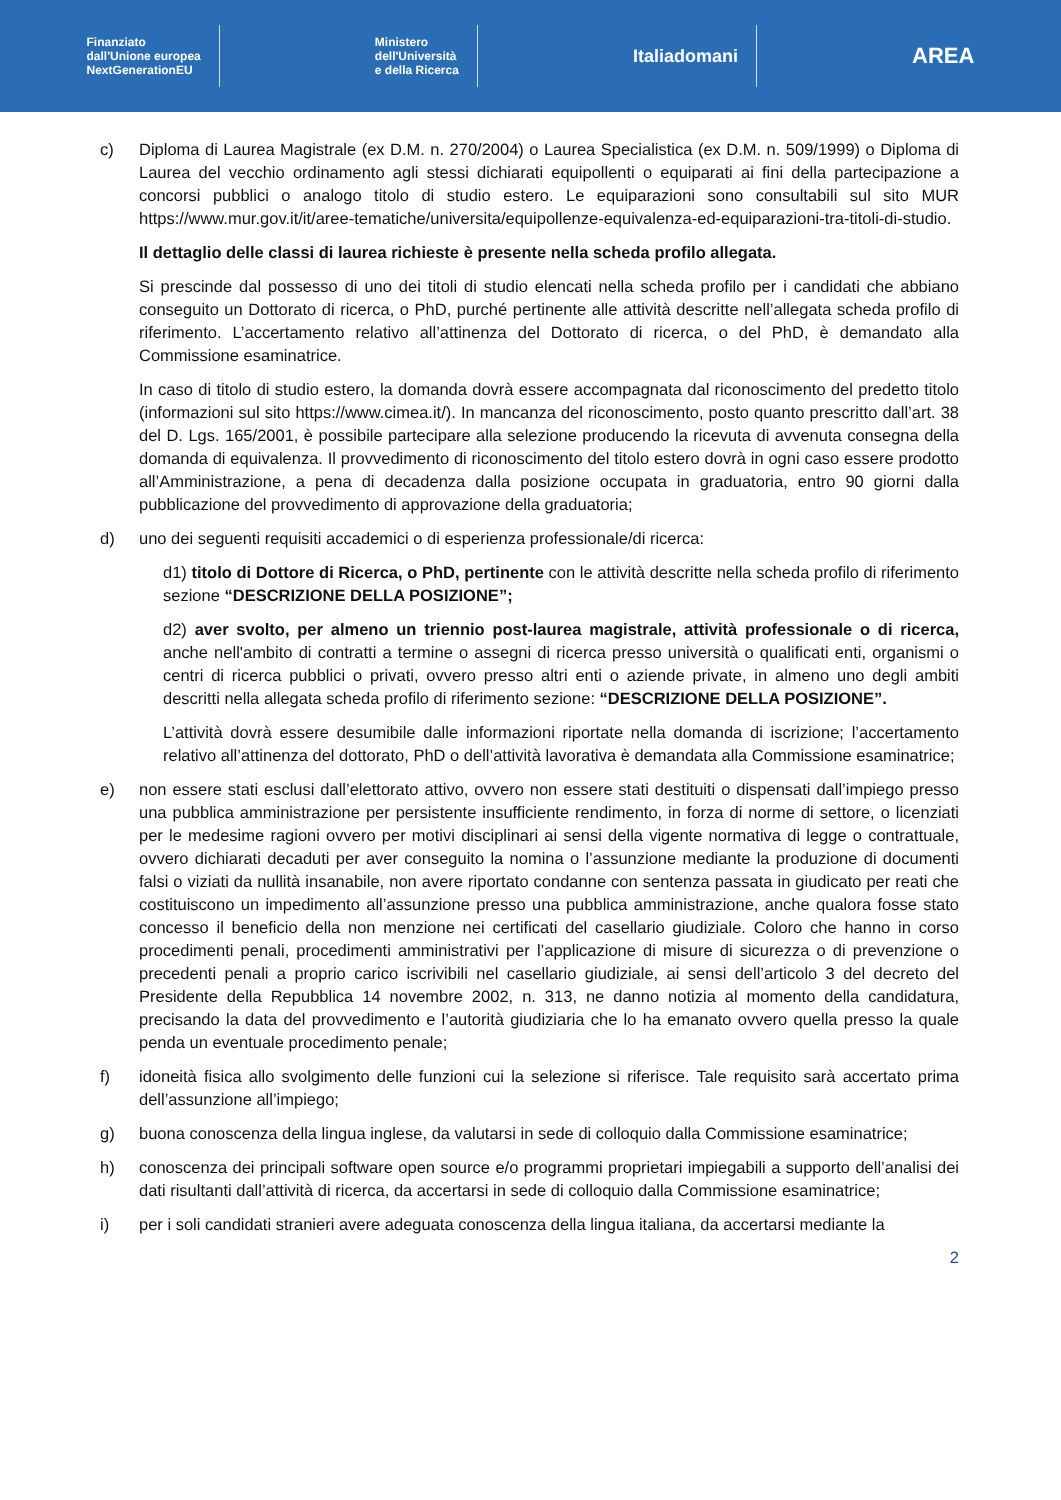Finanziato
dall'Unione europea
NextGenerationEU
Ministero
dell'Università
e della Ricerca
Italiadomani
AREA
c) Diploma di Laurea Magistrale (ex D.M. n. 270/2004) o Laurea Specialistica (ex D.M. n. 509/1999) o Diploma di Laurea del vecchio ordinamento agli stessi dichiarati equipollenti o equiparati ai fini della partecipazione a concorsi pubblici o analogo titolo di studio estero. Le equiparazioni sono consultabili sul sito MUR https://www.mur.gov.it/it/aree-tematiche/universita/equipollenze-equivalenza-ed-equiparazioni-tra-titoli-di-studio.
Il dettaglio delle classi di laurea richieste è presente nella scheda profilo allegata.
Si prescinde dal possesso di uno dei titoli di studio elencati nella scheda profilo per i candidati che abbiano conseguito un Dottorato di ricerca, o PhD, purché pertinente alle attività descritte nell’allegata scheda profilo di riferimento. L’accertamento relativo all’attinenza del Dottorato di ricerca, o del PhD, è demandato alla Commissione esaminatrice.
In caso di titolo di studio estero, la domanda dovrà essere accompagnata dal riconoscimento del predetto titolo (informazioni sul sito https://www.cimea.it/). In mancanza del riconoscimento, posto quanto prescritto dall’art. 38 del D. Lgs. 165/2001, è possibile partecipare alla selezione producendo la ricevuta di avvenuta consegna della domanda di equivalenza. Il provvedimento di riconoscimento del titolo estero dovrà in ogni caso essere prodotto all’Amministrazione, a pena di decadenza dalla posizione occupata in graduatoria, entro 90 giorni dalla pubblicazione del provvedimento di approvazione della graduatoria;
d) uno dei seguenti requisiti accademici o di esperienza professionale/di ricerca:
d1) titolo di Dottore di Ricerca, o PhD, pertinente con le attività descritte nella scheda profilo di riferimento sezione “DESCRIZIONE DELLA POSIZIONE”;
d2) aver svolto, per almeno un triennio post-laurea magistrale, attività professionale o di ricerca, anche nell'ambito di contratti a termine o assegni di ricerca presso università o qualificati enti, organismi o centri di ricerca pubblici o privati, ovvero presso altri enti o aziende private, in almeno uno degli ambiti descritti nella allegata scheda profilo di riferimento sezione: “DESCRIZIONE DELLA POSIZIONE”.
L’attività dovrà essere desumibile dalle informazioni riportate nella domanda di iscrizione; l’accertamento relativo all’attinenza del dottorato, PhD o dell’attività lavorativa è demandata alla Commissione esaminatrice;
e) non essere stati esclusi dall’elettorato attivo, ovvero non essere stati destituiti o dispensati dall’impiego presso una pubblica amministrazione per persistente insufficiente rendimento, in forza di norme di settore, o licenziati per le medesime ragioni ovvero per motivi disciplinari ai sensi della vigente normativa di legge o contrattuale, ovvero dichiarati decaduti per aver conseguito la nomina o l’assunzione mediante la produzione di documenti falsi o viziati da nullità insanabile, non avere riportato condanne con sentenza passata in giudicato per reati che costituiscono un impedimento all’assunzione presso una pubblica amministrazione, anche qualora fosse stato concesso il beneficio della non menzione nei certificati del casellario giudiziale. Coloro che hanno in corso procedimenti penali, procedimenti amministrativi per l’applicazione di misure di sicurezza o di prevenzione o precedenti penali a proprio carico iscrivibili nel casellario giudiziale, ai sensi dell’articolo 3 del decreto del Presidente della Repubblica 14 novembre 2002, n. 313, ne danno notizia al momento della candidatura, precisando la data del provvedimento e l’autorità giudiziaria che lo ha emanato ovvero quella presso la quale penda un eventuale procedimento penale;
f) idoneità fisica allo svolgimento delle funzioni cui la selezione si riferisce. Tale requisito sarà accertato prima dell’assunzione all’impiego;
g) buona conoscenza della lingua inglese, da valutarsi in sede di colloquio dalla Commissione esaminatrice;
h) conoscenza dei principali software open source e/o programmi proprietari impiegabili a supporto dell’analisi dei dati risultanti dall’attività di ricerca, da accertarsi in sede di colloquio dalla Commissione esaminatrice;
i) per i soli candidati stranieri avere adeguata conoscenza della lingua italiana, da accertarsi mediante la
2